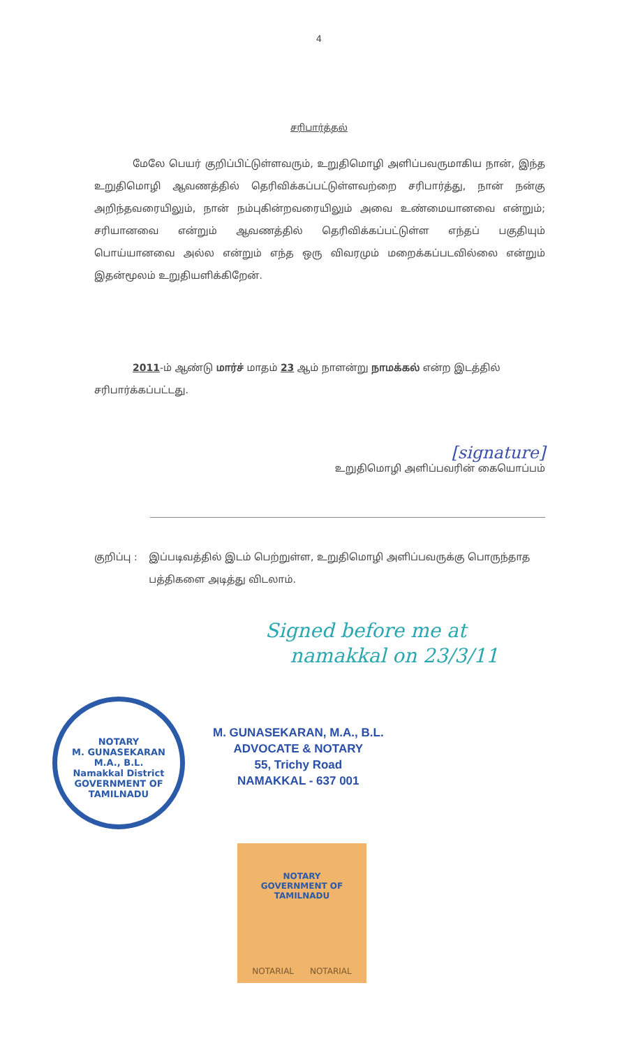4
சரிபார்த்தல்
மேலே பெயர் குறிப்பிட்டுள்ளவரும், உறுதிமொழி அளிப்பவருமாகிய நான், இந்த உறுதிமொழி ஆவணத்தில் தெரிவிக்கப்பட்டுள்ளவற்றை சரிபார்த்து, நான் நன்கு அறிந்தவரையிலும், நான் நம்புகின்றவரையிலும் அவை உண்மையானவை என்றும்; சரியானவை என்றும் ஆவணத்தில் தெரிவிக்கப்பட்டுள்ள எந்தப் பகுதியும் பொய்யானவை அல்ல என்றும் எந்த ஒரு விவரமும் மறைக்கப்படவில்லை என்றும் இதன்மூலம் உறுதியளிக்கிறேன்.
2011-ம் ஆண்டு மார்ச் மாதம் 23 ஆம் நாளன்று நாமக்கல் என்ற இடத்தில் சரிபார்க்கப்பட்டது.
[signature]
உறுதிமொழி அளிப்பவரின் கையொப்பம்
குறிப்பு : இப்படிவத்தில் இடம் பெற்றுள்ள, உறுதிமொழி அளிப்பவருக்கு பொருந்தாத பத்திகளை அடித்து விடலாம்.
Signed before me at
namakkal on 23/3/11
NOTARY
M. GUNASEKARAN
M.A., B.L.
Namakkal District
GOVERNMENT OF TAMILNADU
M. GUNASEKARAN, M.A., B.L.
ADVOCATE & NOTARY
55, Trichy Road
NAMAKKAL - 637 001
NOTARY
GOVERNMENT OF TAMILNADU
NOTARIAL NOTARIAL